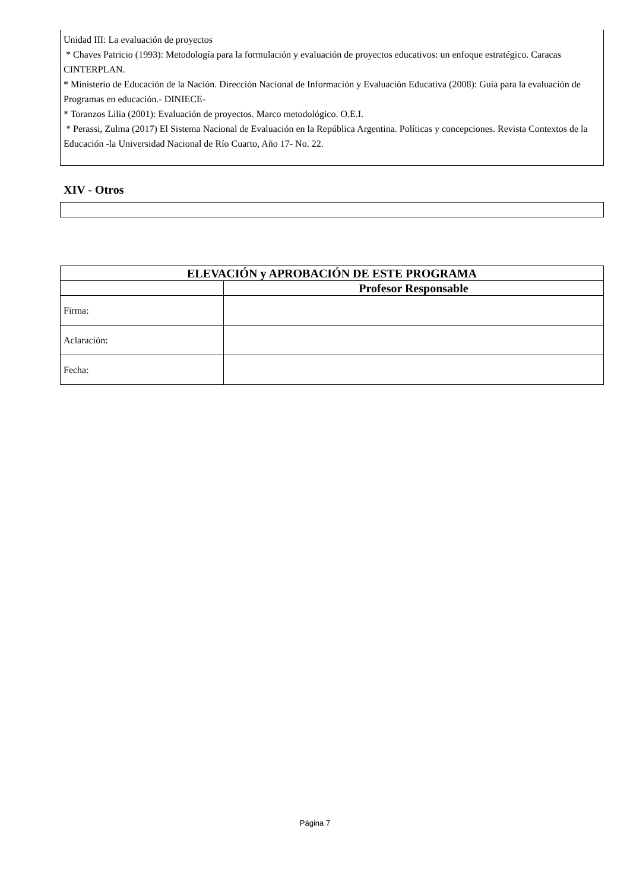Unidad III: La evaluación de proyectos
* Chaves Patricio (1993): Metodología para la formulación y evaluación de proyectos educativos: un enfoque estratégico. Caracas CINTERPLAN.
* Ministerio de Educación de la Nación. Dirección Nacional de Información y Evaluación Educativa (2008): Guía para la evaluación de Programas en educación.- DINIECE-
* Toranzos Lilia (2001): Evaluación de proyectos. Marco metodológico. O.E.I.
* Perassi, Zulma (2017) El Sistema Nacional de Evaluación en la República Argentina. Políticas y concepciones. Revista Contextos de la Educación -la Universidad Nacional de Río Cuarto, Año 17- No. 22.
XIV - Otros
| ELEVACIÓN y APROBACIÓN DE ESTE PROGRAMA | |
| --- | --- |
| | Profesor Responsable |
| Firma: | |
| Aclaración: | |
| Fecha: | |
Página 7